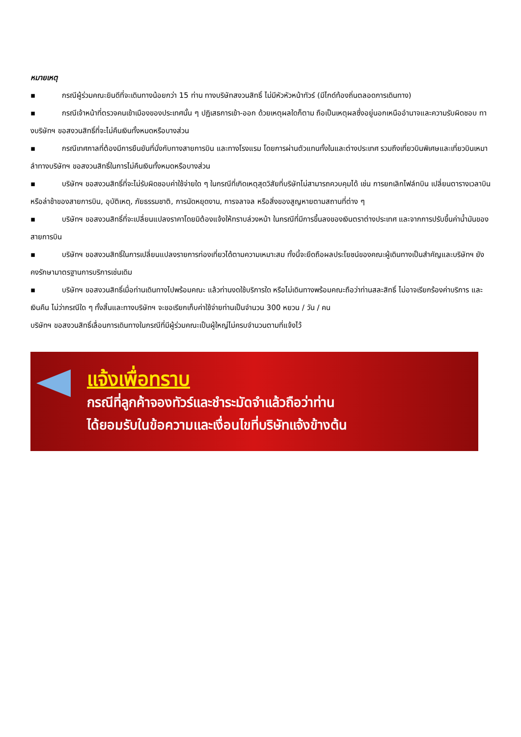หมายเหตุ
▪ กรณีผู้ร่วมคณะยินดีที่จะเดินทางน้อยกว่า 15 ท่าน ทางบริษัทสงวนสิทธิ์ ไม่มีหัวหัวหน้าทัวร์ (มีไกด์ท้องถิ่นตลอดการเดินทาง)
▪ กรณีเจ้าหน้าที่ตรวจคนเข้าเมืองของประเทศนั้น ๆ ปฏิเสธการเข้า-ออก ด้วยเหตุผลใดก็ตาม ถือเป็นเหตุผลซึ่งอยู่นอกเหนืออำนาจและความรับผิดชอบ ทางบริษัทฯ ขอสงวนสิทธิ์ที่จะไม่คืนเงินทั้งหมดหรือบางส่วน
▪ กรณีเทศกาลที่ต้องมีการยืนยันที่นั่งกับทางสายการบิน และทางโรงแรม โดยการผ่านตัวแทนทั้งในและต่างประเทศ รวมถึงเที่ยวบินพิเศษและเที่ยวบินเหมาลำทางบริษัทฯ ขอสงวนสิทธิ์ในการไม่คืนเงินทั้งหมดหรือบางส่วน
▪ บริษัทฯ ขอสงวนสิทธิ์ที่จะไม่รับผิดชอบค่าใช้จ่ายใด ๆ ในกรณีที่เกิดเหตุสุดวิสัยที่บริษัทไม่สามารถควบคุมได้ เช่น การยกเลิกไฟล์ทบิน เปลี่ยนตารางเวลาบิน หรือล่าช้าของสายการบิน, อุบัติเหตุ, ภัยธรรมชาติ, การนัดหยุดงาน, การจลาจล หรือสิ่งของสูญหายตามสถานที่ต่าง ๆ
▪ บริษัทฯ ขอสงวนสิทธิ์ที่จะเปลี่ยนแปลงราคาโดยมิต้องแจ้งให้ทราบล่วงหน้า ในกรณีที่มีการขึ้นลงของเงินตราต่างประเทศ และจากการปรับขึ้นค่าน้ำมันของสายการบิน
▪ บริษัทฯ ขอสงวนสิทธิ์ในการเปลี่ยนแปลงรายการท่องเที่ยวได้ตามความเหมาะสม ทั้งนี้จะยึดถือผลประโยชน์ของคณะผู้เดินทางเป็นสำคัญและบริษัทฯ ยังคงรักษามาตรฐานการบริการเช่นเดิม
▪ บริษัทฯ ขอสงวนสิทธิ์เมื่อท่านเดินทางไปพร้อมคณะ แล้วท่านงดใช้บริการใด หรือไม่เดินทางพร้อมคณะถือว่าท่านสละสิทธิ์ ไม่อาจเรียกร้องค่าบริการ และเงินคืน ไม่ว่ากรณีใด ๆ ทั้งสิ้นและทางบริษัทฯ จะขอเรียกเก็บค่าใช้จ่ายท่านเป็นจำนวน 300 หยวน / วัน / คน
บริษัทฯ ขอสงวนสิทธิ์เลื่อนการเดินทางในกรณีที่มีผู้ร่วมคณะเป็นผู้ใหญ่ไม่ครบจำนวนตามที่แจ้งไว้
แจ้งเพื่อทราบ
กรณีที่ลูกค้าจองทัวร์และชำระมัดจำแล้วถือว่าท่าน
ได้ยอมรับในข้อความและเงื่อนไขที่บริษัทแจ้งข้างต้น